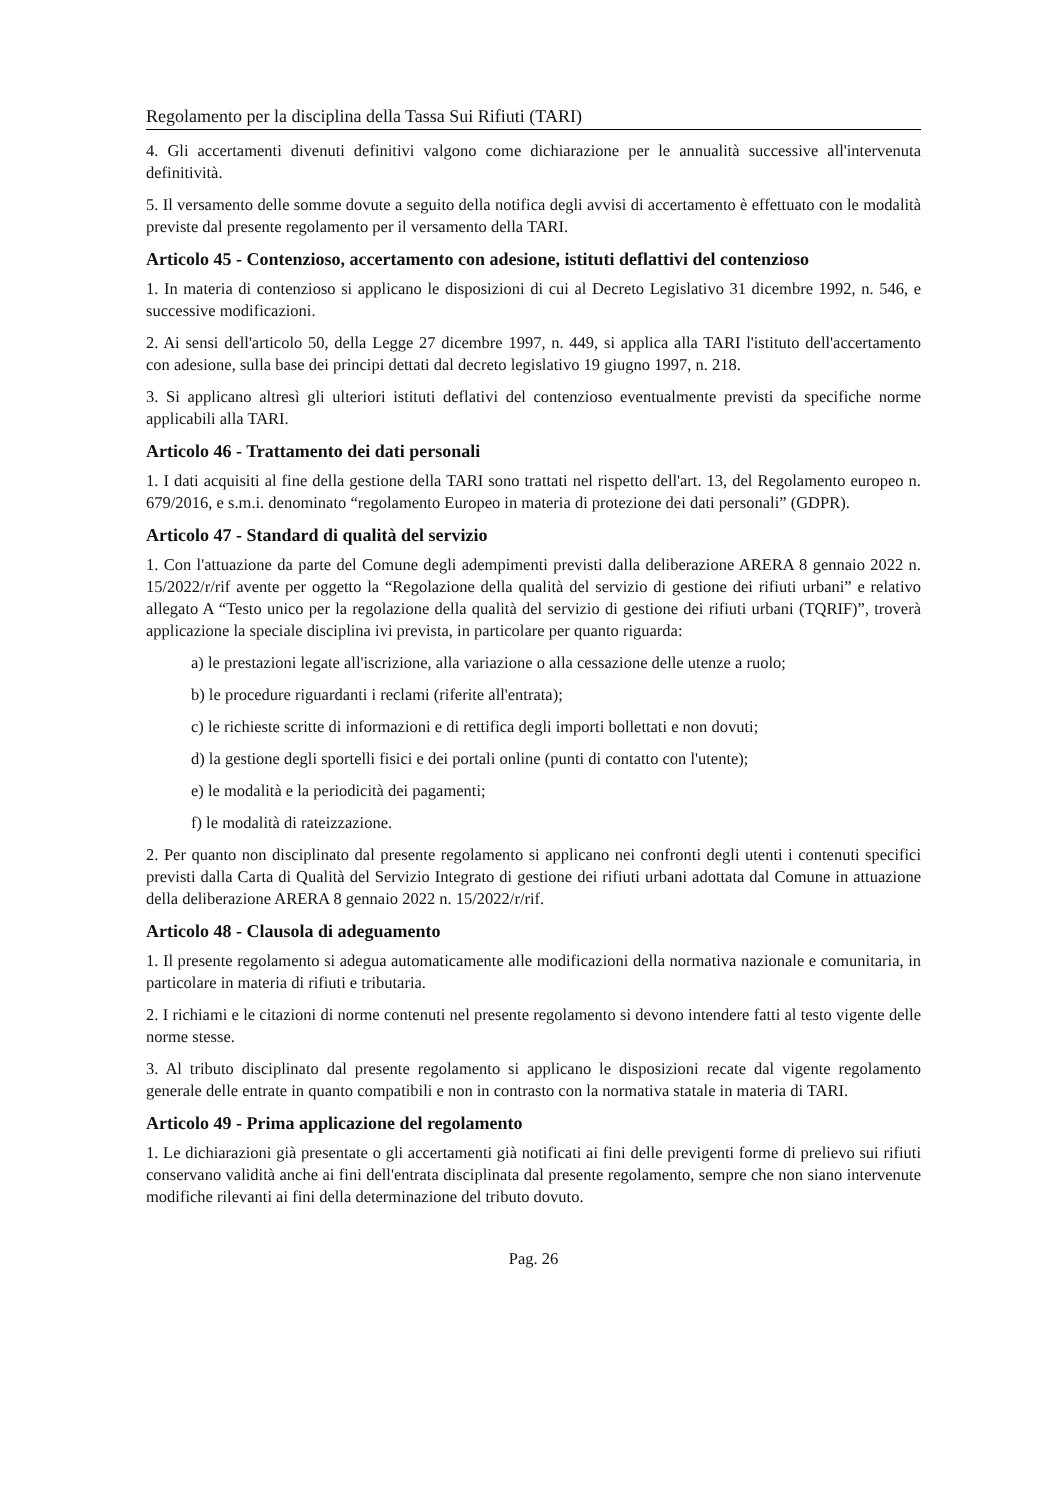Regolamento per la disciplina della Tassa Sui Rifiuti (TARI)
4. Gli accertamenti divenuti definitivi valgono come dichiarazione per le annualità successive all'intervenuta definitività.
5. Il versamento delle somme dovute a seguito della notifica degli avvisi di accertamento è effettuato con le modalità previste dal presente regolamento per il versamento della TARI.
Articolo 45 - Contenzioso, accertamento con adesione, istituti deflattivi del contenzioso
1. In materia di contenzioso si applicano le disposizioni di cui al Decreto Legislativo 31 dicembre 1992, n. 546, e successive modificazioni.
2. Ai sensi dell'articolo 50, della Legge 27 dicembre 1997, n. 449, si applica alla TARI l'istituto dell'accertamento con adesione, sulla base dei principi dettati dal decreto legislativo 19 giugno 1997, n. 218.
3. Si applicano altresì gli ulteriori istituti deflativi del contenzioso eventualmente previsti da specifiche norme applicabili alla TARI.
Articolo 46 - Trattamento dei dati personali
1. I dati acquisiti al fine della gestione della TARI sono trattati nel rispetto dell'art. 13, del Regolamento europeo n. 679/2016, e s.m.i. denominato “regolamento Europeo in materia di protezione dei dati personali” (GDPR).
Articolo 47 - Standard di qualità del servizio
1. Con l'attuazione da parte del Comune degli adempimenti previsti dalla deliberazione ARERA 8 gennaio 2022 n. 15/2022/r/rif avente per oggetto la “Regolazione della qualità del servizio di gestione dei rifiuti urbani” e relativo allegato A “Testo unico per la regolazione della qualità del servizio di gestione dei rifiuti urbani (TQRIF)”, troverà applicazione la speciale disciplina ivi prevista, in particolare per quanto riguarda:
a) le prestazioni legate all'iscrizione, alla variazione o alla cessazione delle utenze a ruolo;
b) le procedure riguardanti i reclami (riferite all'entrata);
c) le richieste scritte di informazioni e di rettifica degli importi bollettati e non dovuti;
d) la gestione degli sportelli fisici e dei portali online (punti di contatto con l'utente);
e) le modalità e la periodicità dei pagamenti;
f) le modalità di rateizzazione.
2. Per quanto non disciplinato dal presente regolamento si applicano nei confronti degli utenti i contenuti specifici previsti dalla Carta di Qualità del Servizio Integrato di gestione dei rifiuti urbani adottata dal Comune in attuazione della deliberazione ARERA 8 gennaio 2022 n. 15/2022/r/rif.
Articolo 48 - Clausola di adeguamento
1. Il presente regolamento si adegua automaticamente alle modificazioni della normativa nazionale e comunitaria, in particolare in materia di rifiuti e tributaria.
2. I richiami e le citazioni di norme contenuti nel presente regolamento si devono intendere fatti al testo vigente delle norme stesse.
3. Al tributo disciplinato dal presente regolamento si applicano le disposizioni recate dal vigente regolamento generale delle entrate in quanto compatibili e non in contrasto con la normativa statale in materia di TARI.
Articolo 49 - Prima applicazione del regolamento
1. Le dichiarazioni già presentate o gli accertamenti già notificati ai fini delle previgenti forme di prelievo sui rifiuti conservano validità anche ai fini dell'entrata disciplinata dal presente regolamento, sempre che non siano intervenute modifiche rilevanti ai fini della determinazione del tributo dovuto.
Pag. 26